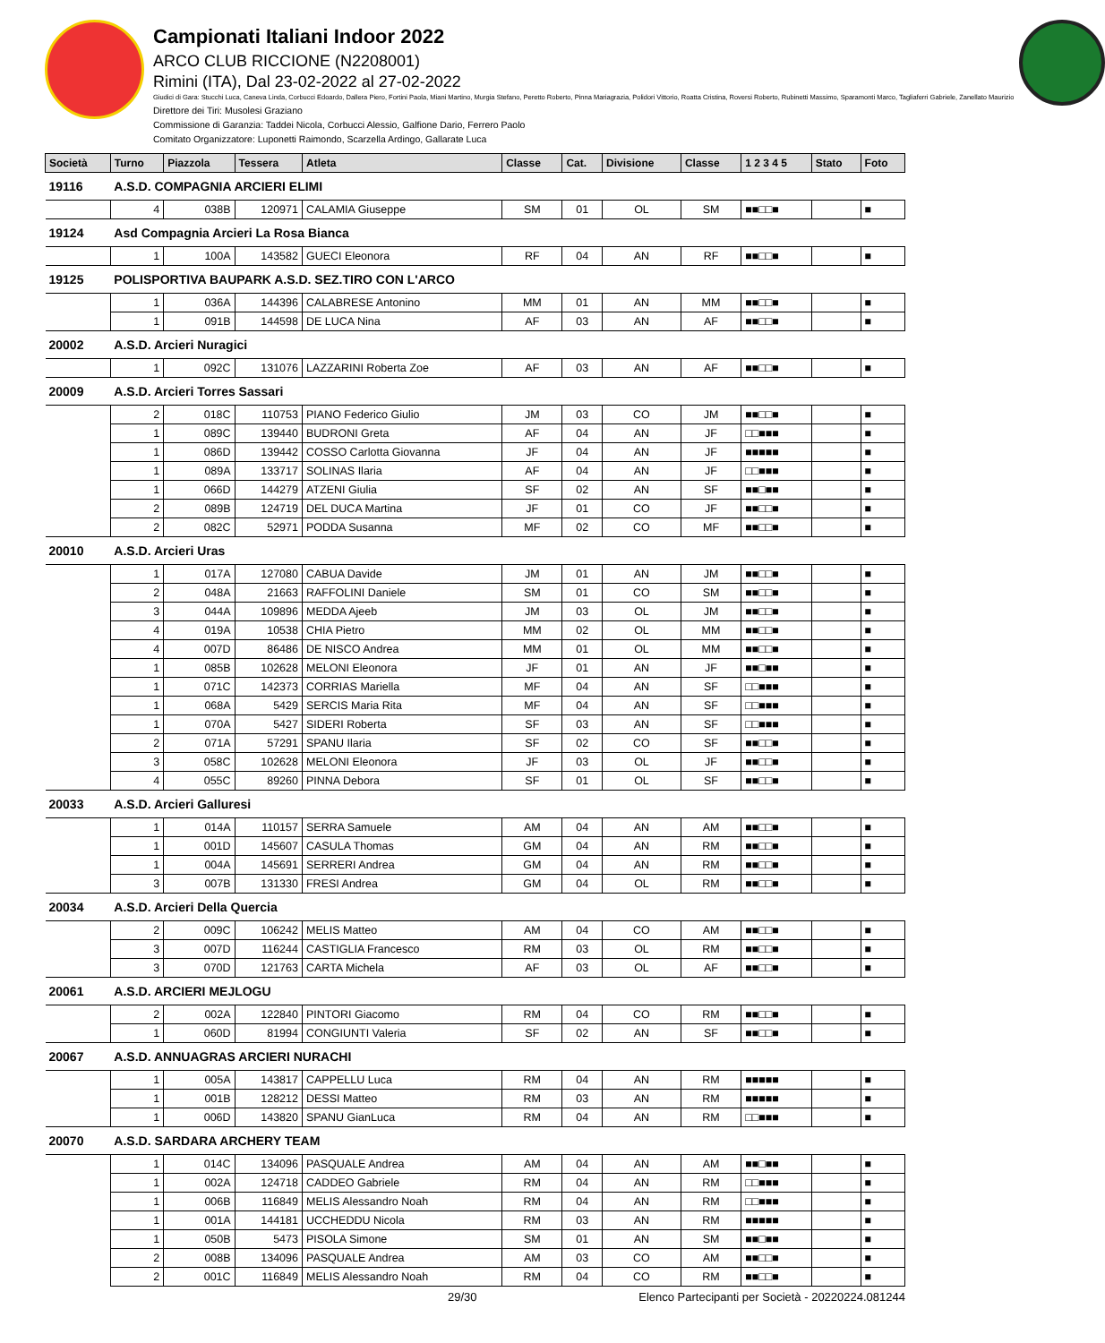Campionati Italiani Indoor 2022
ARCO CLUB RICCIONE (N2208001)
Rimini (ITA), Dal 23-02-2022 al 27-02-2022
Giudici di Gara: Stucchi Luca, Caneva Linda, Corbucci Edoardo, Dallera Piero, Fortini Paola, Miani Martino, Murgia Stefano, Peretto Roberto, Pinna Mariagrazia, Polidori Vittorio, Roatta Cristina, Roversi Roberto, Rubinetti Massimo, Sparamonti Marco, Tagliaferri Gabriele, Zanellato Maurizio
Direttore dei Tiri: Musolesi Graziano
Commissione di Garanzia: Taddei Nicola, Corbucci Alessio, Galfione Dario, Ferrero Paolo
Comitato Organizzatore: Luponetti Raimondo, Scarzella Ardingo, Gallarate Luca
| Società | | Turno | Piazzola | Tessera | Atleta | Classe | Cat. | Divisione | Classe | 1 2 3 4 5 | Stato | Foto |
| --- | --- | --- | --- | --- | --- | --- | --- | --- | --- | --- | --- | --- |
| 19116 | A.S.D. COMPAGNIA ARCIERI ELIMI | | | | | | | | | | | |
| | | 4 | 038B | 120971 | CALAMIA Giuseppe | SM | 01 | OL | SM | ■■□□■ | | ■ |
| 19124 | Asd Compagnia Arcieri La Rosa Bianca | | | | | | | | | | | |
| | | 1 | 100A | 143582 | GUECI Eleonora | RF | 04 | AN | RF | ■■□□■ | | ■ |
| 19125 | POLISPORTIVA BAUPARK A.S.D. SEZ.TIRO CON L'ARCO | | | | | | | | | | | |
| | | 1 | 036A | 144396 | CALABRESE Antonino | MM | 01 | AN | MM | ■■□□■ | | ■ |
| | | 1 | 091B | 144598 | DE LUCA Nina | AF | 03 | AN | AF | ■■□□■ | | ■ |
| 20002 | A.S.D. Arcieri Nuragici | | | | | | | | | | | |
| | | 1 | 092C | 131076 | LAZZARINI Roberta Zoe | AF | 03 | AN | AF | ■■□□■ | | ■ |
| 20009 | A.S.D. Arcieri Torres Sassari | | | | | | | | | | | |
| | | 2 | 018C | 110753 | PIANO Federico Giulio | JM | 03 | CO | JM | ■■□□■ | | ■ |
| | | 1 | 089C | 139440 | BUDRONI Greta | AF | 04 | AN | JF | □□■■■ | | ■ |
| | | 1 | 086D | 139442 | COSSO Carlotta Giovanna | JF | 04 | AN | JF | ■■■■■ | | ■ |
| | | 1 | 089A | 133717 | SOLINAS Ilaria | AF | 04 | AN | JF | □□■■■ | | ■ |
| | | 1 | 066D | 144279 | ATZENI Giulia | SF | 02 | AN | SF | ■■□■■ | | ■ |
| | | 2 | 089B | 124719 | DEL DUCA Martina | JF | 01 | CO | JF | ■■□□■ | | ■ |
| | | 2 | 082C | 52971 | PODDA Susanna | MF | 02 | CO | MF | ■■□□■ | | ■ |
| 20010 | A.S.D. Arcieri Uras | | | | | | | | | | | |
| | | 1 | 017A | 127080 | CABUA Davide | JM | 01 | AN | JM | ■■□□■ | | ■ |
| | | 2 | 048A | 21663 | RAFFOLINI Daniele | SM | 01 | CO | SM | ■■□□■ | | ■ |
| | | 3 | 044A | 109896 | MEDDA Ajeeb | JM | 03 | OL | JM | ■■□□■ | | ■ |
| | | 4 | 019A | 10538 | CHIA Pietro | MM | 02 | OL | MM | ■■□□■ | | ■ |
| | | 4 | 007D | 86486 | DE NISCO Andrea | MM | 01 | OL | MM | ■■□□■ | | ■ |
| | | 1 | 085B | 102628 | MELONI Eleonora | JF | 01 | AN | JF | ■■□■■ | | ■ |
| | | 1 | 071C | 142373 | CORRIAS Mariella | MF | 04 | AN | SF | □□■■■ | | ■ |
| | | 1 | 068A | 5429 | SERCIS Maria Rita | MF | 04 | AN | SF | □□■■■ | | ■ |
| | | 1 | 070A | 5427 | SIDERI Roberta | SF | 03 | AN | SF | □□■■■ | | ■ |
| | | 2 | 071A | 57291 | SPANU Ilaria | SF | 02 | CO | SF | ■■□□■ | | ■ |
| | | 3 | 058C | 102628 | MELONI Eleonora | JF | 03 | OL | JF | ■■□□■ | | ■ |
| | | 4 | 055C | 89260 | PINNA Debora | SF | 01 | OL | SF | ■■□□■ | | ■ |
| 20033 | A.S.D. Arcieri Galluresi | | | | | | | | | | | |
| | | 1 | 014A | 110157 | SERRA Samuele | AM | 04 | AN | AM | ■■□□■ | | ■ |
| | | 1 | 001D | 145607 | CASULA Thomas | GM | 04 | AN | RM | ■■□□■ | | ■ |
| | | 1 | 004A | 145691 | SERRERI Andrea | GM | 04 | AN | RM | ■■□□■ | | ■ |
| | | 3 | 007B | 131330 | FRESI Andrea | GM | 04 | OL | RM | ■■□□■ | | ■ |
| 20034 | A.S.D. Arcieri Della Quercia | | | | | | | | | | | |
| | | 2 | 009C | 106242 | MELIS Matteo | AM | 04 | CO | AM | ■■□□■ | | ■ |
| | | 3 | 007D | 116244 | CASTIGLIA Francesco | RM | 03 | OL | RM | ■■□□■ | | ■ |
| | | 3 | 070D | 121763 | CARTA Michela | AF | 03 | OL | AF | ■■□□■ | | ■ |
| 20061 | A.S.D. ARCIERI MEJLOGU | | | | | | | | | | | |
| | | 2 | 002A | 122840 | PINTORI Giacomo | RM | 04 | CO | RM | ■■□□■ | | ■ |
| | | 1 | 060D | 81994 | CONGIUNTI Valeria | SF | 02 | AN | SF | ■■□□■ | | ■ |
| 20067 | A.S.D. ANNUAGRAS ARCIERI NURACHI | | | | | | | | | | | |
| | | 1 | 005A | 143817 | CAPPELLU Luca | RM | 04 | AN | RM | ■■■■■ | | ■ |
| | | 1 | 001B | 128212 | DESSI Matteo | RM | 03 | AN | RM | ■■■■■ | | ■ |
| | | 1 | 006D | 143820 | SPANU GianLuca | RM | 04 | AN | RM | □□■■■ | | ■ |
| 20070 | A.S.D. SARDARA ARCHERY TEAM | | | | | | | | | | | |
| | | 1 | 014C | 134096 | PASQUALE Andrea | AM | 04 | AN | AM | ■■□■■ | | ■ |
| | | 1 | 002A | 124718 | CADDEO Gabriele | RM | 04 | AN | RM | □□■■■ | | ■ |
| | | 1 | 006B | 116849 | MELIS Alessandro Noah | RM | 04 | AN | RM | □□■■■ | | ■ |
| | | 1 | 001A | 144181 | UCCHEDDU Nicola | RM | 03 | AN | RM | ■■■■■ | | ■ |
| | | 1 | 050B | 5473 | PISOLA Simone | SM | 01 | AN | SM | ■■□■■ | | ■ |
| | | 2 | 008B | 134096 | PASQUALE Andrea | AM | 03 | CO | AM | ■■□□■ | | ■ |
| | | 2 | 001C | 116849 | MELIS Alessandro Noah | RM | 04 | CO | RM | ■■□□■ | | ■ |
29/30 Elenco Partecipanti per Società - 20220224.081244